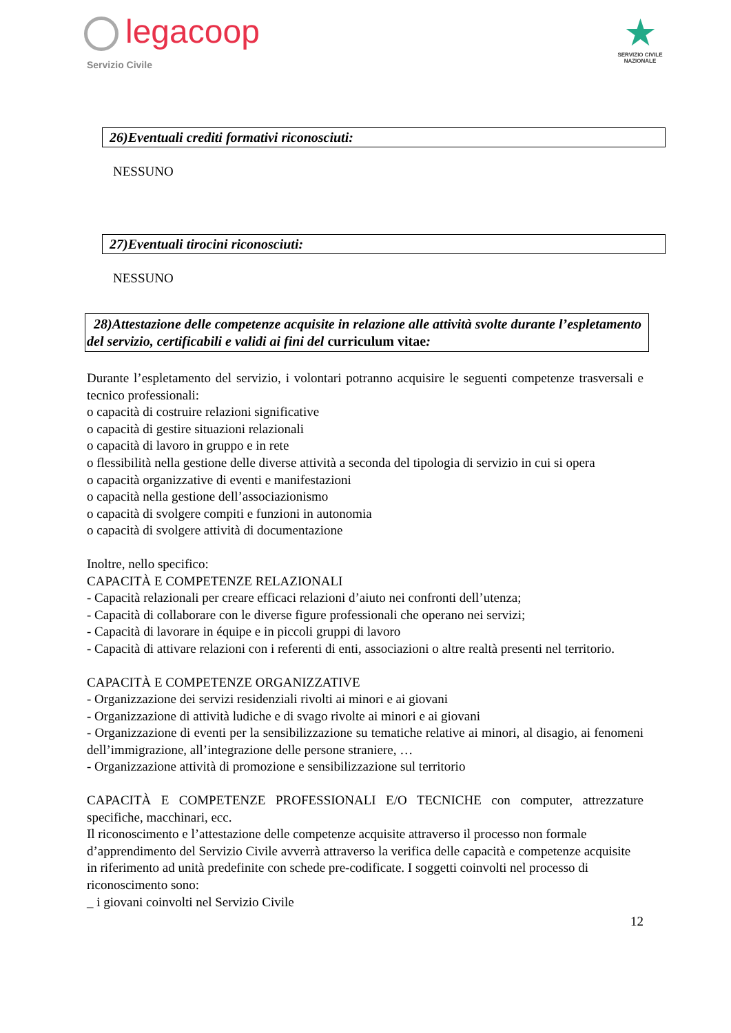legacoop
Servizio Civile
★
SERVIZIO CIVILE
NAZIONALE
26)Eventuali crediti formativi riconosciuti:
NESSUNO
27)Eventuali tirocini riconosciuti:
NESSUNO
28)Attestazione delle competenze acquisite in relazione alle attività svolte durante l’espletamento del servizio, certificabili e validi ai fini del curriculum vitae:
Durante l’espletamento del servizio, i volontari potranno acquisire le seguenti competenze trasversali e tecnico professionali:
o capacità di costruire relazioni significative
o capacità di gestire situazioni relazionali
o capacità di lavoro in gruppo e in rete
o flessibilità nella gestione delle diverse attività a seconda del tipologia di servizio in cui si opera
o capacità organizzative di eventi e manifestazioni
o capacità nella gestione dell’associazionismo
o capacità di svolgere compiti e funzioni in autonomia
o capacità di svolgere attività di documentazione
Inoltre, nello specifico:
CAPACITÀ E COMPETENZE RELAZIONALI
- Capacità relazionali per creare efficaci relazioni d’aiuto nei confronti dell’utenza;
- Capacità di collaborare con le diverse figure professionali che operano nei servizi;
- Capacità di lavorare in équipe e in piccoli gruppi di lavoro
- Capacità di attivare relazioni con i referenti di enti, associazioni o altre realtà presenti nel territorio.
CAPACITÀ E COMPETENZE ORGANIZZATIVE
- Organizzazione dei servizi residenziali rivolti ai minori e ai giovani
- Organizzazione di attività ludiche e di svago rivolte ai minori e ai giovani
- Organizzazione di eventi per la sensibilizzazione su tematiche relative ai minori, al disagio, ai fenomeni dell’immigrazione, all’integrazione delle persone straniere, …
- Organizzazione attività di promozione e sensibilizzazione sul territorio
CAPACITÀ E COMPETENZE PROFESSIONALI E/O TECNICHE con computer, attrezzature specifiche, macchinari, ecc.
Il riconoscimento e l’attestazione delle competenze acquisite attraverso il processo non formale d’apprendimento del Servizio Civile avverrà attraverso la verifica delle capacità e competenze acquisite in riferimento ad unità predefinite con schede pre-codificate. I soggetti coinvolti nel processo di riconoscimento sono:
_ i giovani coinvolti nel Servizio Civile
12